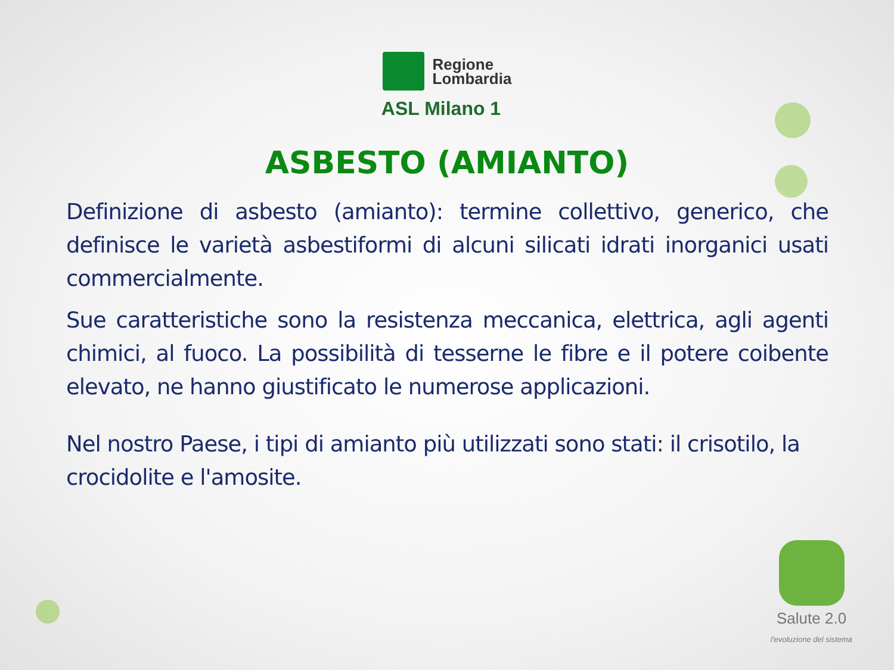Regione
Lombardia
ASL Milano 1
ASBESTO (AMIANTO)
Definizione di asbesto (amianto): termine collettivo, generico, che definisce le varietà asbestiformi di alcuni silicati idrati inorganici usati commercialmente.
Sue caratteristiche sono la resistenza meccanica, elettrica, agli agenti chimici, al fuoco. La possibilità di tesserne le fibre e il potere coibente elevato, ne hanno giustificato le numerose applicazioni.
Nel nostro Paese, i tipi di amianto più utilizzati sono stati: il crisotilo, la crocidolite e l'amosite.
Salute 2.0
l'evoluzione del sistema